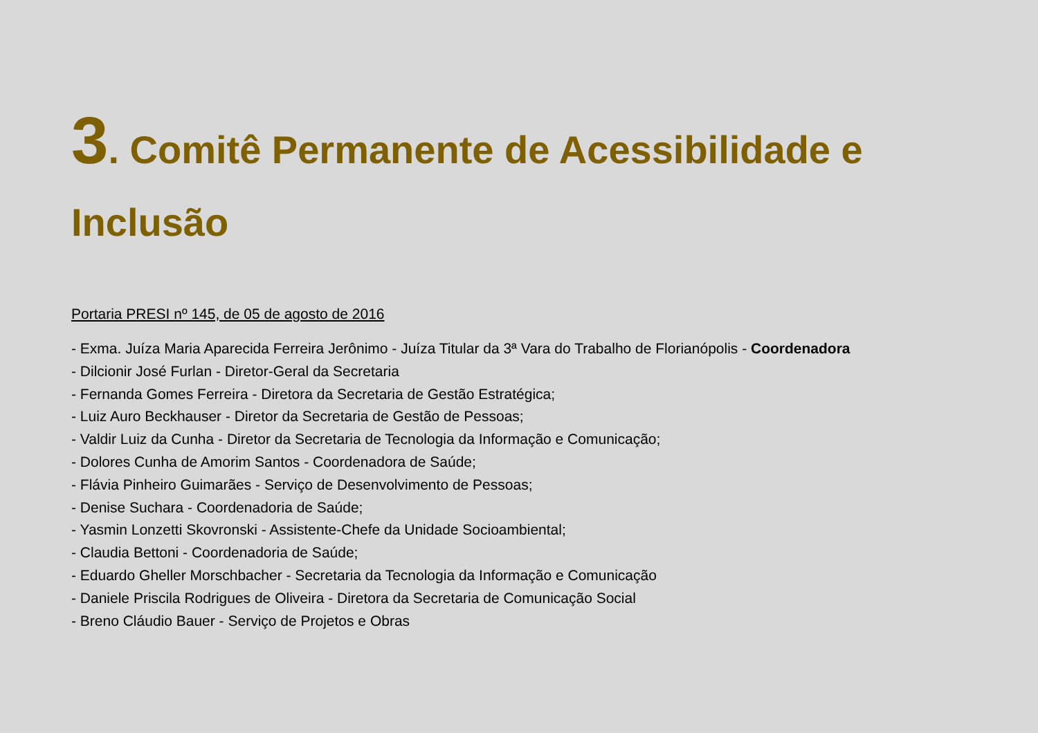3. Comitê Permanente de Acessibilidade e Inclusão
Portaria PRESI nº 145, de 05 de agosto de 2016
- Exma. Juíza Maria Aparecida Ferreira Jerônimo - Juíza Titular da 3ª Vara do Trabalho de Florianópolis - Coordenadora
- Dilcionir José Furlan - Diretor-Geral da Secretaria
- Fernanda Gomes Ferreira - Diretora da Secretaria de Gestão Estratégica;
- Luiz Auro Beckhauser - Diretor da Secretaria de Gestão de Pessoas;
- Valdir Luiz da Cunha - Diretor da Secretaria de Tecnologia da Informação e Comunicação;
- Dolores Cunha de Amorim Santos - Coordenadora de Saúde;
- Flávia Pinheiro Guimarães - Serviço de Desenvolvimento de Pessoas;
- Denise Suchara - Coordenadoria de Saúde;
- Yasmin Lonzetti Skovronski - Assistente-Chefe da Unidade Socioambiental;
- Claudia Bettoni - Coordenadoria de Saúde;
- Eduardo Gheller Morschbacher - Secretaria da Tecnologia da Informação e Comunicação
- Daniele Priscila Rodrigues de Oliveira - Diretora da Secretaria de Comunicação Social
- Breno Cláudio Bauer - Serviço de Projetos e Obras